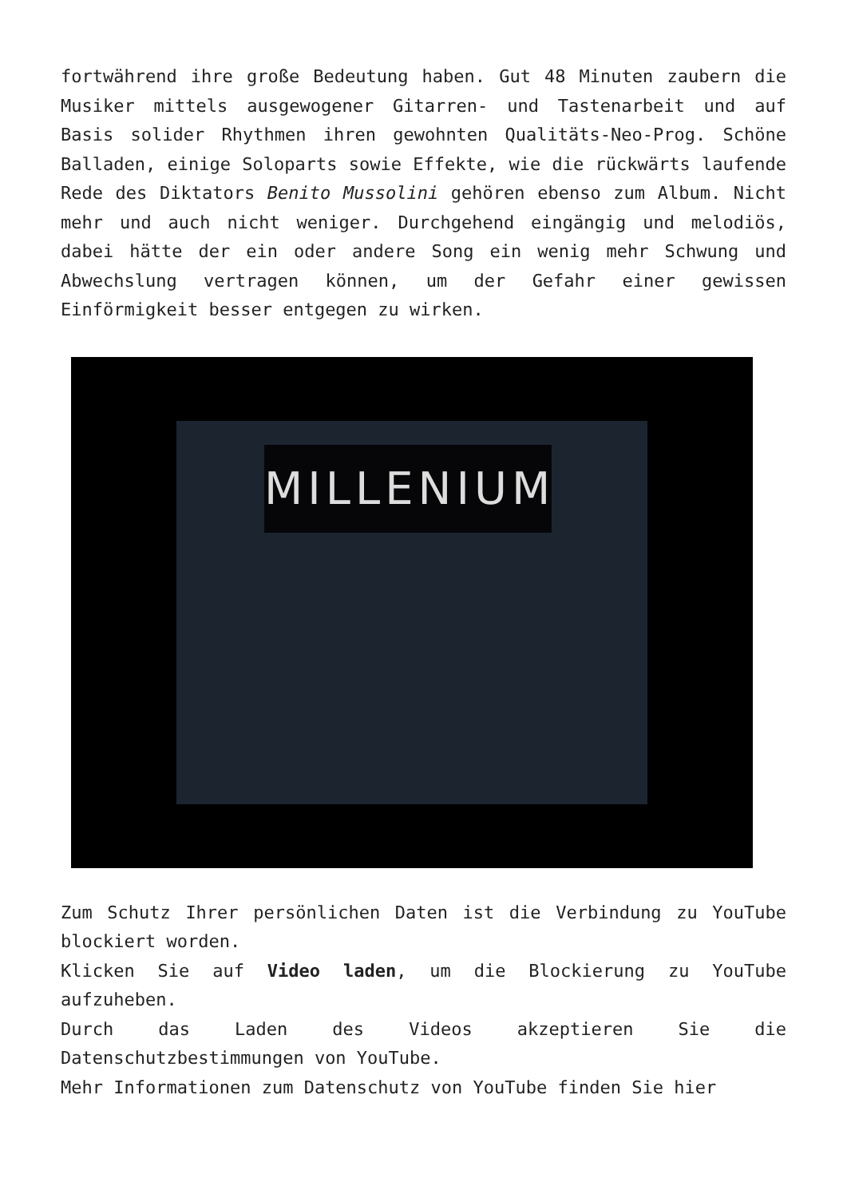fortwährend ihre große Bedeutung haben. Gut 48 Minuten zaubern die Musiker mittels ausgewogener Gitarren- und Tastenarbeit und auf Basis solider Rhythmen ihren gewohnten Qualitäts-Neo-Prog. Schöne Balladen, einige Soloparts sowie Effekte, wie die rückwärts laufende Rede des Diktators Benito Mussolini gehören ebenso zum Album. Nicht mehr und auch nicht weniger. Durchgehend eingängig und melodiös, dabei hätte der ein oder andere Song ein wenig mehr Schwung und Abwechslung vertragen können, um der Gefahr einer gewissen Einförmigkeit besser entgegen zu wirken.
MILLENIUM
Zum Schutz Ihrer persönlichen Daten ist die Verbindung zu YouTube blockiert worden.
Klicken Sie auf Video laden, um die Blockierung zu YouTube aufzuheben.
Durch das Laden des Videos akzeptieren Sie die Datenschutzbestimmungen von YouTube.
Mehr Informationen zum Datenschutz von YouTube finden Sie hier